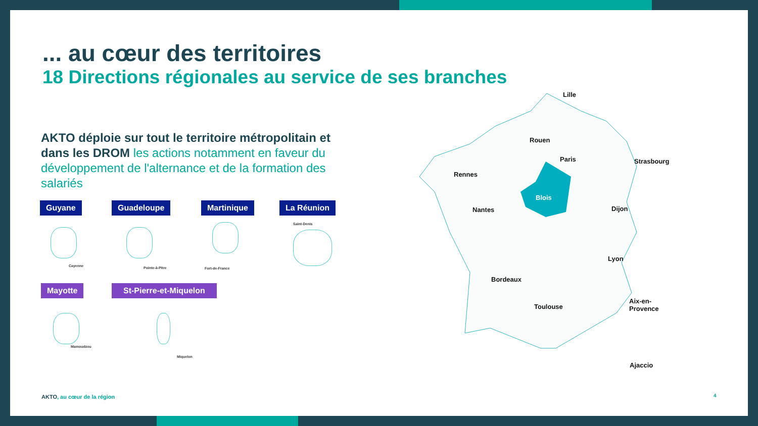... au cœur des territoires
18 Directions régionales au service de ses branches
AKTO déploie sur tout le territoire métropolitain et dans les DROM les actions notamment en faveur du développement de l'alternance et de la formation des salariés
Guyane Guadeloupe Martinique La Réunion
Cayenne Pointe-à-Pitre Fort-de-France
Saint-Denis
Mayotte St-Pierre-et-Miquelon
Mamoudzou
Miquelon
Lille
Rouen
Paris Strasbourg
Rennes
Blois
Nantes Dijon
Lyon
Bordeaux
Toulouse
Aix-en-
Provence
Ajaccio
AKTO, au cœur de la région 4